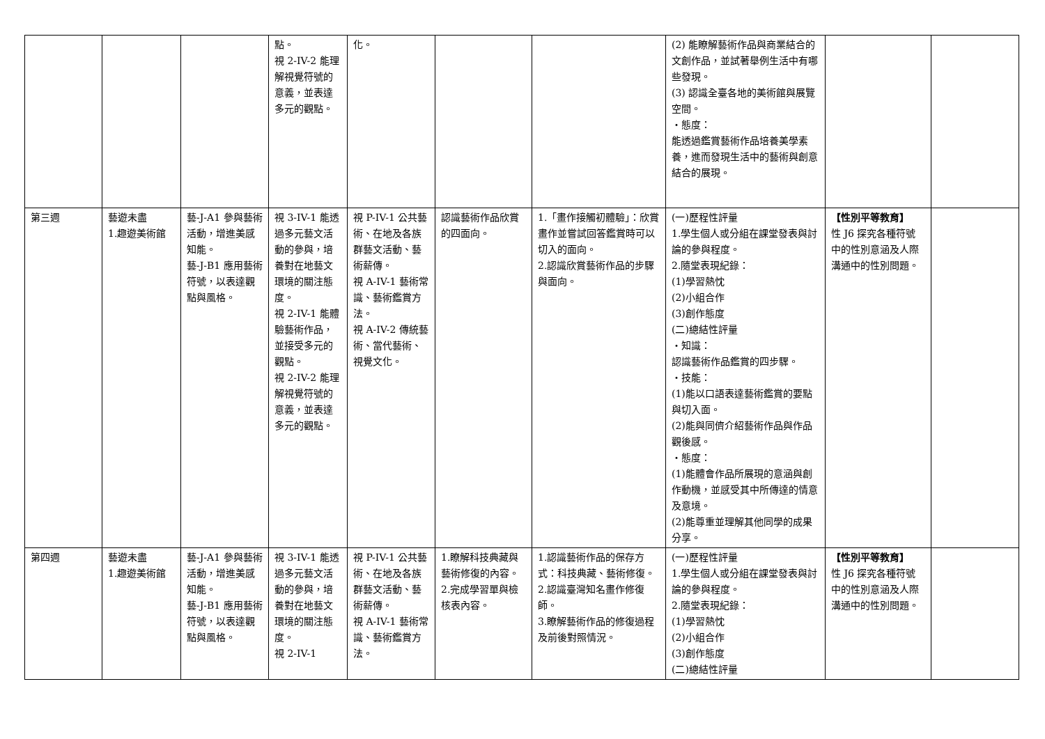| | | | 點。 視 2-IV-2 能理解視覺符號的意義，並表達多元的觀點。 | 化。 | | | (2) 能瞭解藝術作品與商業結合的文創作品，並試著舉例生活中有哪些發現。 (3) 認識全臺各地的美術館與展覽空間。 ・態度： 能透過鑑賞藝術作品培養美學素養，進而發現生活中的藝術與創意結合的展現。 | | |
| 第三週 | 藝遊未盡 1.趣遊美術館 | 藝-J-A1 參與藝術活動，增進美感知能。 藝-J-B1 應用藝術符號，以表達觀點與風格。 | 視 3-IV-1 能透過多元藝文活動的參與，培養對在地藝文環境的關注態度。 視 2-IV-1 能體驗藝術作品，並接受多元的觀點。 視 2-IV-2 能理解視覺符號的意義，並表達多元的觀點。 | 視 P-IV-1 公共藝術、在地及各族群藝文活動、藝術薪傳。 視 A-IV-1 藝術常識、藝術鑑賞方法。 視 A-IV-2 傳統藝術、當代藝術、視覺文化。 | 認識藝術作品欣賞的四面向。 | 1.「畫作接觸初體驗」：欣賞畫作並嘗試回答鑑賞時可以切入的面向。 2.認識欣賞藝術作品的步驟與面向。 | (一)歷程性評量 1.學生個人或分組在課堂發表與討論的參與程度。 2.隨堂表現紀錄： (1)學習熱忱 (2)小組合作 (3)創作態度 (二)總結性評量 ・知識： 認識藝術作品鑑賞的四步驟。 ・技能： (1)能以口語表達藝術鑑賞的要點與切入面。 (2)能與同儕介紹藝術作品與作品觀後感。 ・態度： (1)能體會作品所展現的意涵與創作動機，並感受其中所傳達的情意及意境。 (2)能尊重並理解其他同學的成果分享。 | 【性別平等教育】 性 J6 探究各種符號中的性別意涵及人際溝通中的性別問題。 | |
| 第四週 | 藝遊未盡 1.趣遊美術館 | 藝-J-A1 參與藝術活動，增進美感知能。 藝-J-B1 應用藝術符號，以表達觀點與風格。 | 視 3-IV-1 能透過多元藝文活動的參與，培養對在地藝文環境的關注態度。 視 2-IV-1 | 視 P-IV-1 公共藝術、在地及各族群藝文活動、藝術薪傳。 視 A-IV-1 藝術常識、藝術鑑賞方法。 | 1.瞭解科技典藏與藝術修復的內容。 2.完成學習單與檢核表內容。 | 1.認識藝術作品的保存方式：科技典藏、藝術修復。 2.認識臺灣知名畫作修復師。 3.瞭解藝術作品的修復過程及前後對照情況。 | (一)歷程性評量 1.學生個人或分組在課堂發表與討論的參與程度。 2.隨堂表現紀錄： (1)學習熱忱 (2)小組合作 (3)創作態度 (二)總結性評量 | 【性別平等教育】 性 J6 探究各種符號中的性別意涵及人際溝通中的性別問題。 | |